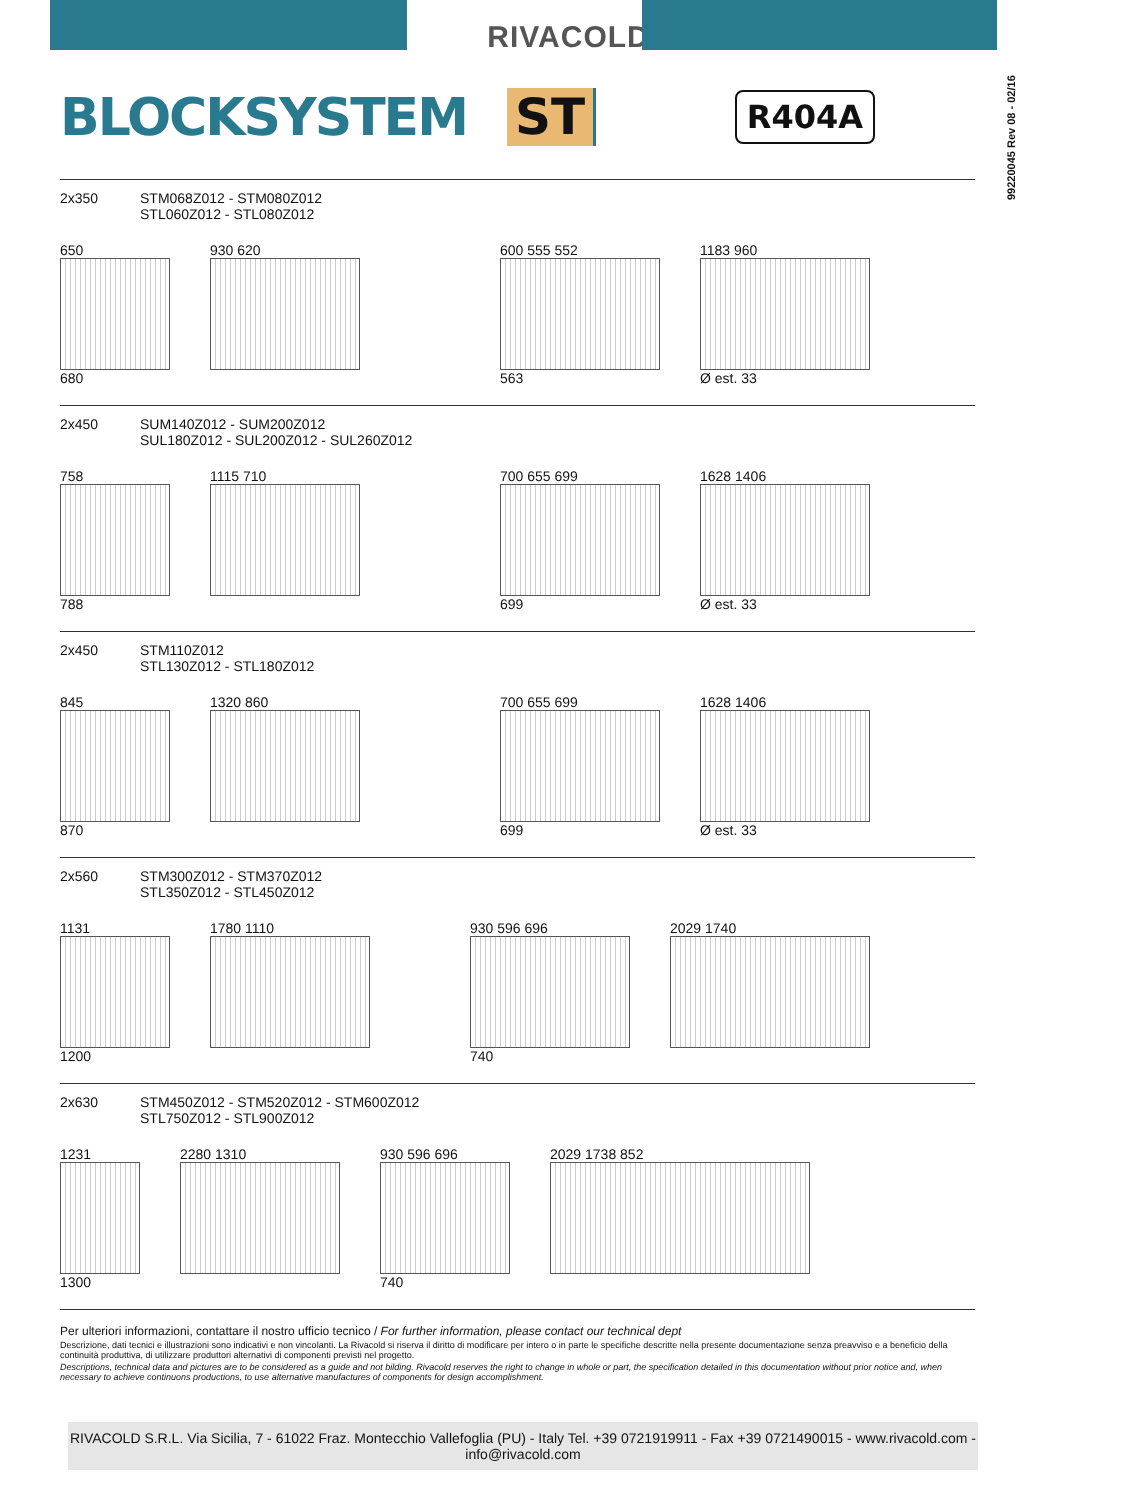RIVACOLD
99220045 Rev 08 - 02/16
BLOCKSYSTEM ST R404A
2x350 STM068Z012 - STM080Z012
STL060Z012 - STL080Z012
650
680
930 620 600 555 552
563
1183 960
Ø est. 33
2x450 SUM140Z012 - SUM200Z012
SUL180Z012 - SUL200Z012 - SUL260Z012
758
788
1115 710 700 655 699
699
1628 1406
Ø est. 33
2x450 STM110Z012
STL130Z012 - STL180Z012
845
870
1320 860 700 655 699
699
1628 1406
Ø est. 33
2x560 STM300Z012 - STM370Z012
STL350Z012 - STL450Z012
1131
1200
1780 1110 930 596 696
740
2029 1740
2x630 STM450Z012 - STM520Z012 - STM600Z012
STL750Z012 - STL900Z012
1231
1300
2280 1310 930 596 696
740
2029 1738 852
Per ulteriori informazioni, contattare il nostro ufficio tecnico / For further information, please contact our technical dept
Descrizione, dati tecnici e illustrazioni sono indicativi e non vincolanti. La Rivacold si riserva il diritto di modificare per intero o in parte le specifiche descritte nella presente documentazione senza preavviso e a beneficio della continuità produttiva, di utilizzare produttori alternativi di componenti previsti nel progetto.
Descriptions, technical data and pictures are to be considered as a guide and not bilding. Rivacold reserves the right to change in whole or part, the specification detailed in this documentation without prior notice and, when necessary to achieve continuons productions, to use alternative manufactures of components for design accomplishment.
RIVACOLD S.R.L. Via Sicilia, 7 - 61022 Fraz. Montecchio Vallefoglia (PU) - Italy Tel. +39 0721919911 - Fax +39 0721490015 - www.rivacold.com - info@rivacold.com